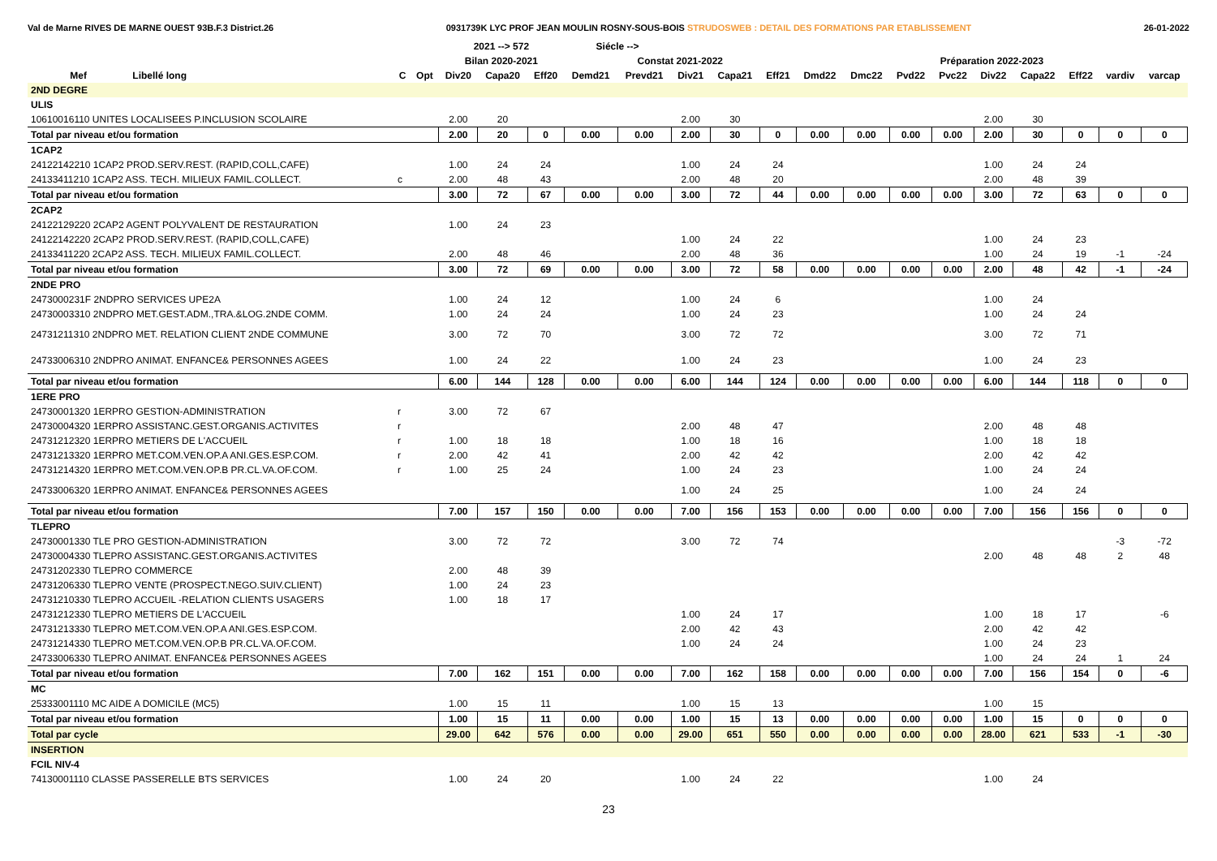Val de Marne RIVES DE MARNE OUEST 93B.F.3 District.26 0931739K LYC PROF JEAN MOULIN ROSNY-SOUS-BOIS STRUDOSWEB : DETAIL DES FORMATIONS PAR ETABLISSEMENT 26-01-2022
| | | | | 2021 --> 572 | | | Siécle --> | | | | | | | | | | | | | |
| --- | --- | --- | --- | --- | --- | --- | --- | --- | --- | --- | --- | --- | --- | --- | --- | --- | --- | --- | --- | --- |
| | | | | Bilan 2020-2021 | | | Constat 2021-2022 | | | | | Préparation 2022-2023 | | | | | | | | |
| Mef | Libellé long | C | Opt | Div20 | Capa20 | Eff20 | Demd21 | Prevd21 | Div21 | Capa21 | Eff21 | Dmd22 | Dmc22 | Pvd22 | Pvc22 | Div22 | Capa22 | Eff22 | vardiv | varcap |
| 2ND DEGRE | | | | | | | | | | | | | | | | | | | | |
| ULIS | | | | | | | | | | | | | | | | | | | | |
| 10610016110 UNITES LOCALISEES P.INCLUSION SCOLAIRE | | | | 2.00 | 20 | | | | 2.00 | 30 | | | | | | 2.00 | 30 | | | |
| Total par niveau et/ou formation | | | | 2.00 | 20 | 0 | 0.00 | 0.00 | 2.00 | 30 | 0 | 0.00 | 0.00 | 0.00 | 0.00 | 2.00 | 30 | 0 | 0 | 0 |
| 1CAP2 | | | | | | | | | | | | | | | | | | | | |
| 24122142210 1CAP2 PROD.SERV.REST. (RAPID,COLL,CAFE) | | | | 1.00 | 24 | 24 | | | 1.00 | 24 | 24 | | | | | 1.00 | 24 | 24 | | |
| 24133411210 1CAP2 ASS. TECH. MILIEUX FAMIL.COLLECT. | | c | | 2.00 | 48 | 43 | | | 2.00 | 48 | 20 | | | | | 2.00 | 48 | 39 | | |
| Total par niveau et/ou formation | | | | 3.00 | 72 | 67 | 0.00 | 0.00 | 3.00 | 72 | 44 | 0.00 | 0.00 | 0.00 | 0.00 | 3.00 | 72 | 63 | 0 | 0 |
| 2CAP2 | | | | | | | | | | | | | | | | | | | | |
| 24122129220 2CAP2 AGENT POLYVALENT DE RESTAURATION | | | | 1.00 | 24 | 23 | | | | | | | | | | | | | | |
| 24122142220 2CAP2 PROD.SERV.REST. (RAPID,COLL,CAFE) | | | | | | | | | 1.00 | 24 | 22 | | | | | 1.00 | 24 | 23 | | |
| 24133411220 2CAP2 ASS. TECH. MILIEUX FAMIL.COLLECT. | | | | 2.00 | 48 | 46 | | | 2.00 | 48 | 36 | | | | | 1.00 | 24 | 19 | -1 | -24 |
| Total par niveau et/ou formation | | | | 3.00 | 72 | 69 | 0.00 | 0.00 | 3.00 | 72 | 58 | 0.00 | 0.00 | 0.00 | 0.00 | 2.00 | 48 | 42 | -1 | -24 |
| 2NDE PRO | | | | | | | | | | | | | | | | | | | | |
| 2473000231F 2NDPRO SERVICES UPE2A | | | | 1.00 | 24 | 12 | | | 1.00 | 24 | 6 | | | | | 1.00 | 24 | | | |
| 24730003310 2NDPRO MET.GEST.ADM.,TRA.&LOG.2NDE COMM. | | | | 1.00 | 24 | 24 | | | 1.00 | 24 | 23 | | | | | 1.00 | 24 | 24 | | |
| 24731211310 2NDPRO MET. RELATION CLIENT 2NDE COMMUNE | | | | 3.00 | 72 | 70 | | | 3.00 | 72 | 72 | | | | | 3.00 | 72 | 71 | | |
| 24733006310 2NDPRO ANIMAT. ENFANCE& PERSONNES AGEES | | | | 1.00 | 24 | 22 | | | 1.00 | 24 | 23 | | | | | 1.00 | 24 | 23 | | |
| Total par niveau et/ou formation | | | | 6.00 | 144 | 128 | 0.00 | 0.00 | 6.00 | 144 | 124 | 0.00 | 0.00 | 0.00 | 0.00 | 6.00 | 144 | 118 | 0 | 0 |
| 1ERE PRO | | | | | | | | | | | | | | | | | | | | |
| 24730001320 1ERPRO GESTION-ADMINISTRATION | | r | | 3.00 | 72 | 67 | | | | | | | | | | | | | | |
| 24730004320 1ERPRO ASSISTANC.GEST.ORGANIS.ACTIVITES | | r | | | | | | | 2.00 | 48 | 47 | | | | | 2.00 | 48 | 48 | | |
| 24731212320 1ERPRO METIERS DE L'ACCUEIL | | r | | 1.00 | 18 | 18 | | | 1.00 | 18 | 16 | | | | | 1.00 | 18 | 18 | | |
| 24731213320 1ERPRO MET.COM.VEN.OP.A ANI.GES.ESP.COM. | | r | | 2.00 | 42 | 41 | | | 2.00 | 42 | 42 | | | | | 2.00 | 42 | 42 | | |
| 24731214320 1ERPRO MET.COM.VEN.OP.B PR.CL.VA.OF.COM. | | r | | 1.00 | 25 | 24 | | | 1.00 | 24 | 23 | | | | | 1.00 | 24 | 24 | | |
| 24733006320 1ERPRO ANIMAT. ENFANCE& PERSONNES AGEES | | | | | | | | | 1.00 | 24 | 25 | | | | | 1.00 | 24 | 24 | | |
| Total par niveau et/ou formation | | | | 7.00 | 157 | 150 | 0.00 | 0.00 | 7.00 | 156 | 153 | 0.00 | 0.00 | 0.00 | 0.00 | 7.00 | 156 | 156 | 0 | 0 |
| TLEPRO | | | | | | | | | | | | | | | | | | | | |
| 24730001330 TLE PRO GESTION-ADMINISTRATION | | | | 3.00 | 72 | 72 | | | 3.00 | 72 | 74 | | | | | | | | -3 | -72 |
| 24730004330 TLEPRO ASSISTANC.GEST.ORGANIS.ACTIVITES | | | | | | | | | | | | | | | | 2.00 | 48 | 48 | 2 | 48 |
| 24731202330 TLEPRO COMMERCE | | | | 2.00 | 48 | 39 | | | | | | | | | | | | | | |
| 24731206330 TLEPRO VENTE (PROSPECT.NEGO.SUIV.CLIENT) | | | | 1.00 | 24 | 23 | | | | | | | | | | | | | | |
| 24731210330 TLEPRO ACCUEIL -RELATION CLIENTS USAGERS | | | | 1.00 | 18 | 17 | | | | | | | | | | | | | | |
| 24731212330 TLEPRO METIERS DE L'ACCUEIL | | | | | | | | | 1.00 | 24 | 17 | | | | | 1.00 | 18 | 17 | | -6 |
| 24731213330 TLEPRO MET.COM.VEN.OP.A ANI.GES.ESP.COM. | | | | | | | | | 2.00 | 42 | 43 | | | | | 2.00 | 42 | 42 | | |
| 24731214330 TLEPRO MET.COM.VEN.OP.B PR.CL.VA.OF.COM. | | | | | | | | | 1.00 | 24 | 24 | | | | | 1.00 | 24 | 23 | | |
| 24733006330 TLEPRO ANIMAT. ENFANCE& PERSONNES AGEES | | | | | | | | | | | | | | | | 1.00 | 24 | 24 | 1 | 24 |
| Total par niveau et/ou formation | | | | 7.00 | 162 | 151 | 0.00 | 0.00 | 7.00 | 162 | 158 | 0.00 | 0.00 | 0.00 | 0.00 | 7.00 | 156 | 154 | 0 | -6 |
| MC | | | | | | | | | | | | | | | | | | | | |
| 25333001110 MC AIDE A DOMICILE (MC5) | | | | 1.00 | 15 | 11 | | | 1.00 | 15 | 13 | | | | | 1.00 | 15 | | | |
| Total par niveau et/ou formation | | | | 1.00 | 15 | 11 | 0.00 | 0.00 | 1.00 | 15 | 13 | 0.00 | 0.00 | 0.00 | 0.00 | 1.00 | 15 | 0 | 0 | 0 |
| Total par cycle | | | | 29.00 | 642 | 576 | 0.00 | 0.00 | 29.00 | 651 | 550 | 0.00 | 0.00 | 0.00 | 0.00 | 28.00 | 621 | 533 | -1 | -30 |
| INSERTION | | | | | | | | | | | | | | | | | | | | |
| FCIL NIV-4 | | | | | | | | | | | | | | | | | | | | |
| 74130001110 CLASSE PASSERELLE BTS SERVICES | | | | 1.00 | 24 | 20 | | | 1.00 | 24 | 22 | | | | | 1.00 | 24 | | | |
23